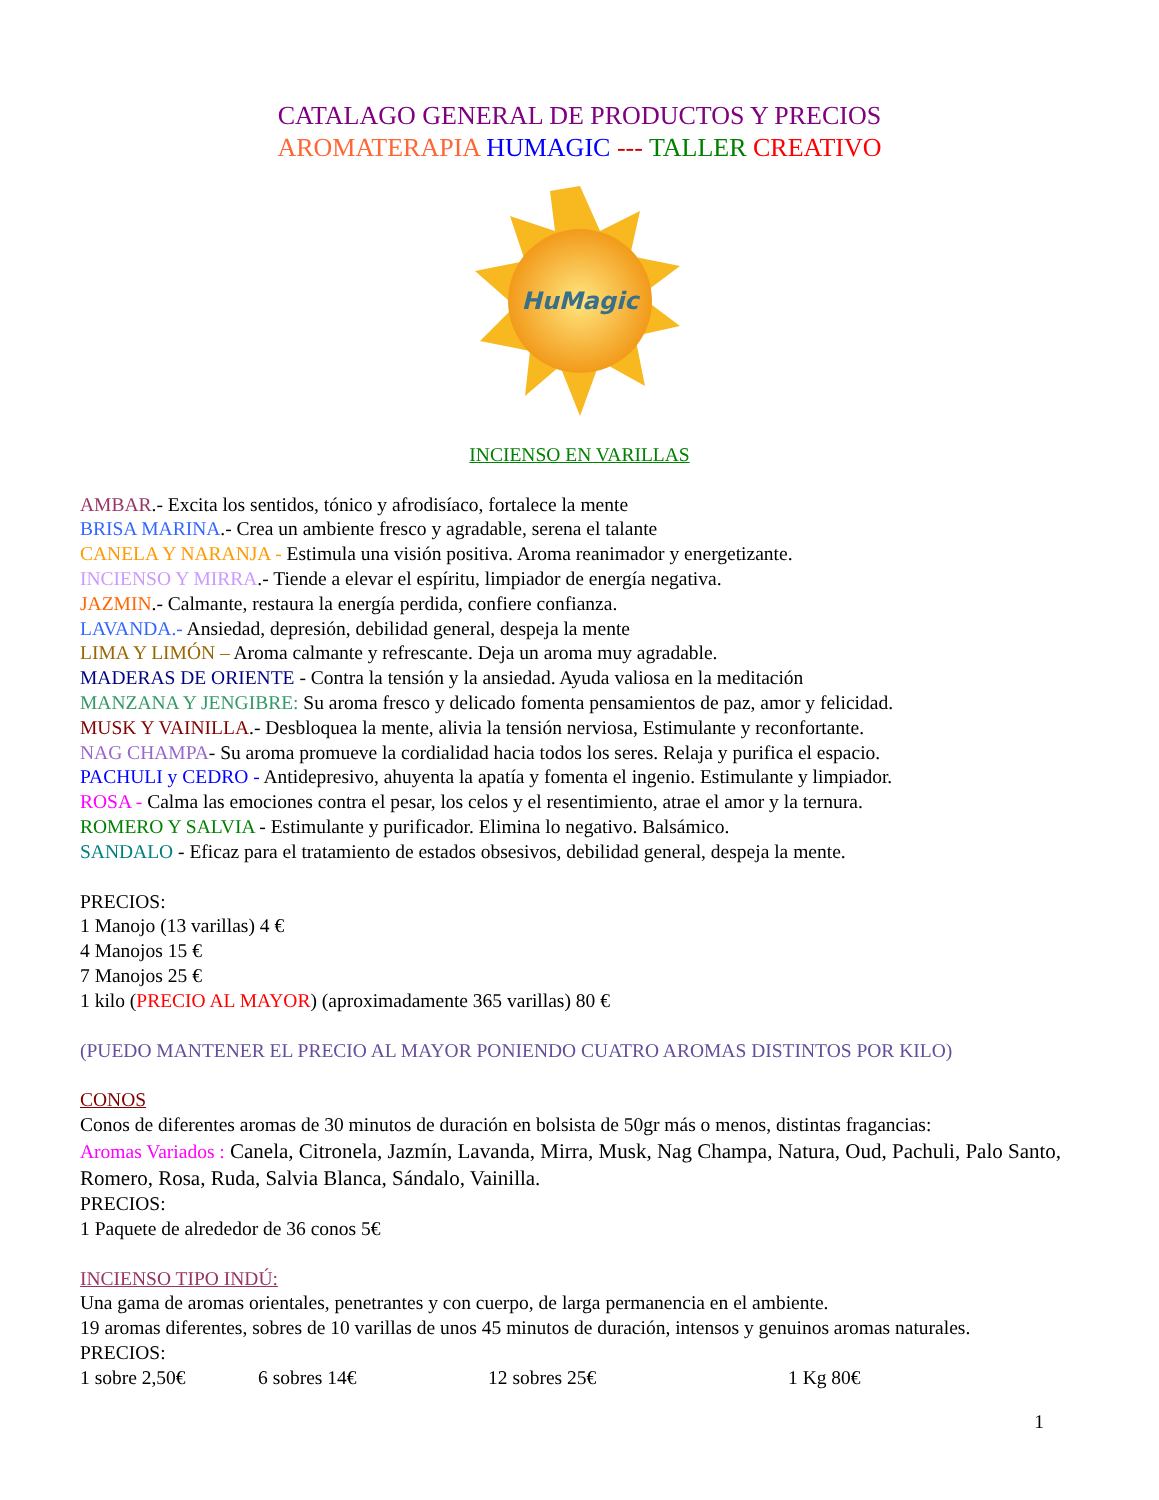CATALAGO GENERAL DE PRODUCTOS Y PRECIOS
AROMATERAPIA HUMAGIC --- TALLER CREATIVO
HuMagic
INCIENSO EN VARILLAS
AMBAR.- Excita los sentidos, tónico y afrodisíaco, fortalece la mente
BRISA MARINA.- Crea un ambiente fresco y agradable, serena el talante
CANELA Y NARANJA - Estimula una visión positiva. Aroma reanimador y energetizante.
INCIENSO Y MIRRA.- Tiende a elevar el espíritu, limpiador de energía negativa.
JAZMIN.- Calmante, restaura la energía perdida, confiere confianza.
LAVANDA.- Ansiedad, depresión, debilidad general, despeja la mente
LIMA Y LIMÓN – Aroma calmante y refrescante. Deja un aroma muy agradable.
MADERAS DE ORIENTE - Contra la tensión y la ansiedad. Ayuda valiosa en la meditación
MANZANA Y JENGIBRE: Su aroma fresco y delicado fomenta pensamientos de paz, amor y felicidad.
MUSK Y VAINILLA.- Desbloquea la mente, alivia la tensión nerviosa, Estimulante y reconfortante.
NAG CHAMPA- Su aroma promueve la cordialidad hacia todos los seres. Relaja y purifica el espacio.
PACHULI y CEDRO - Antidepresivo, ahuyenta la apatía y fomenta el ingenio. Estimulante y limpiador.
ROSA - Calma las emociones contra el pesar, los celos y el resentimiento, atrae el amor y la ternura.
ROMERO Y SALVIA - Estimulante y purificador. Elimina lo negativo. Balsámico.
SANDALO - Eficaz para el tratamiento de estados obsesivos, debilidad general, despeja la mente.
PRECIOS:
1 Manojo (13 varillas) 4 €
4 Manojos 15 €
7 Manojos 25 €
1 kilo (PRECIO AL MAYOR) (aproximadamente 365 varillas) 80 €
(PUEDO MANTENER EL PRECIO AL MAYOR PONIENDO CUATRO AROMAS DISTINTOS POR KILO)
CONOS
Conos de diferentes aromas de 30 minutos de duración en bolsista de 50gr más o menos, distintas fragancias:
Aromas Variados : Canela, Citronela, Jazmín, Lavanda, Mirra, Musk, Nag Champa, Natura, Oud, Pachuli, Palo Santo, Romero, Rosa, Ruda, Salvia Blanca, Sándalo, Vainilla.
PRECIOS:
1 Paquete de alrededor de 36 conos 5€
INCIENSO TIPO INDÚ:
Una gama de aromas orientales, penetrantes y con cuerpo, de larga permanencia en el ambiente.
19 aromas diferentes, sobres de 10 varillas de unos 45 minutos de duración, intensos y genuinos aromas naturales.
PRECIOS:
1 sobre 2,50€ 6 sobres 14€ 12 sobres 25€ 1 Kg 80€
1